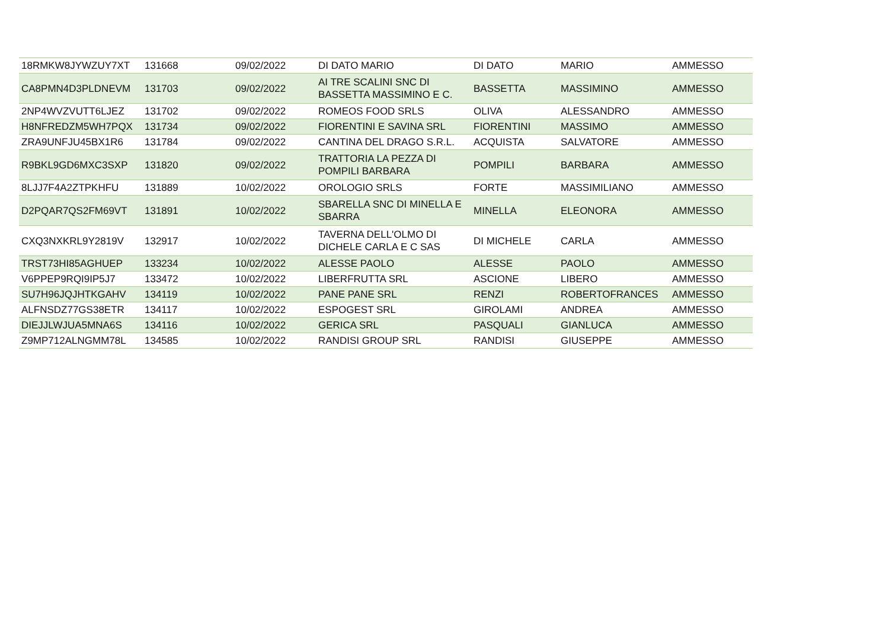| 18RMKW8JYWZUY7XT | 131668 | 09/02/2022 | DI DATO MARIO | DI DATO | MARIO | AMMESSO |
| CA8PMN4D3PLDNEVM | 131703 | 09/02/2022 | AI TRE SCALINI SNC DI BASSETTA MASSIMINO E C. | BASSETTA | MASSIMINO | AMMESSO |
| 2NP4WVZVUTT6LJEZ | 131702 | 09/02/2022 | ROMEOS FOOD SRLS | OLIVA | ALESSANDRO | AMMESSO |
| H8NFREDZM5WH7PQX | 131734 | 09/02/2022 | FIORENTINI E SAVINA SRL | FIORENTINI | MASSIMO | AMMESSO |
| ZRA9UNFJU45BX1R6 | 131784 | 09/02/2022 | CANTINA DEL DRAGO S.R.L. | ACQUISTA | SALVATORE | AMMESSO |
| R9BKL9GD6MXC3SXP | 131820 | 09/02/2022 | TRATTORIA LA PEZZA DI POMPILI BARBARA | POMPILI | BARBARA | AMMESSO |
| 8LJJ7F4A2ZTPKHFU | 131889 | 10/02/2022 | OROLOGIO SRLS | FORTE | MASSIMILIANO | AMMESSO |
| D2PQAR7QS2FM69VT | 131891 | 10/02/2022 | SBARELLA SNC DI MINELLA E SBARRA | MINELLA | ELEONORA | AMMESSO |
| CXQ3NXKRL9Y2819V | 132917 | 10/02/2022 | TAVERNA DELL'OLMO DI DICHELE CARLA E C SAS | DI MICHELE | CARLA | AMMESSO |
| TRST73HI85AGHUEP | 133234 | 10/02/2022 | ALESSE PAOLO | ALESSE | PAOLO | AMMESSO |
| V6PPEP9RQI9IP5J7 | 133472 | 10/02/2022 | LIBERFRUTTA SRL | ASCIONE | LIBERO | AMMESSO |
| SU7H96JQJHTKGAHV | 134119 | 10/02/2022 | PANE PANE SRL | RENZI | ROBERTOFRANCES | AMMESSO |
| ALFNSDZ77GS38ETR | 134117 | 10/02/2022 | ESPOGEST SRL | GIROLAMI | ANDREA | AMMESSO |
| DIEJJLWJUA5MNA6S | 134116 | 10/02/2022 | GERICA SRL | PASQUALI | GIANLUCA | AMMESSO |
| Z9MP712ALNGMM78L | 134585 | 10/02/2022 | RANDISI GROUP SRL | RANDISI | GIUSEPPE | AMMESSO |